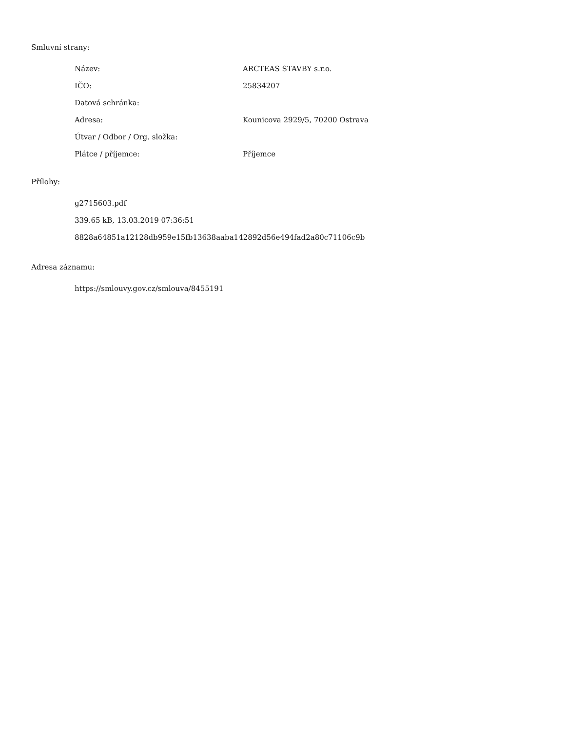Smluvní strany:
| Název: | ARCTEAS STAVBY s.r.o. |
| IČO: | 25834207 |
| Datová schránka: | |
| Adresa: | Kounicova 2929/5, 70200 Ostrava |
| Útvar / Odbor / Org. složka: | |
| Plátce / příjemce: | Příjemce |
Přílohy:
g2715603.pdf
339.65 kB, 13.03.2019 07:36:51
8828a64851a12128db959e15fb13638aaba142892d56e494fad2a80c71106c9b
Adresa záznamu:
https://smlouvy.gov.cz/smlouva/8455191